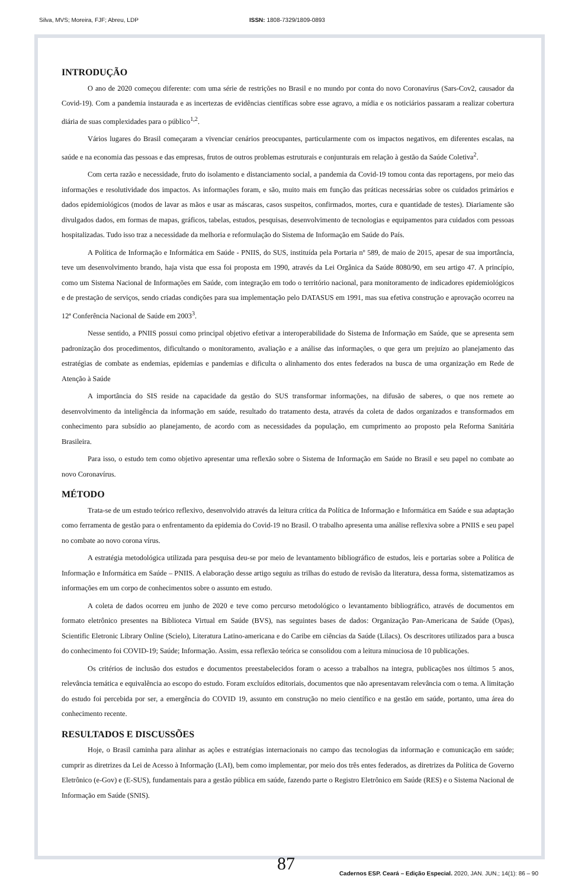Silva, MVS; Moreira, FJF; Abreu, LDP ISSN: 1808-7329/1809-0893
INTRODUÇÃO
O ano de 2020 começou diferente: com uma série de restrições no Brasil e no mundo por conta do novo Coronavírus (Sars-Cov2, causador da Covid-19). Com a pandemia instaurada e as incertezas de evidências científicas sobre esse agravo, a mídia e os noticiários passaram a realizar cobertura diária de suas complexidades para o público<sup>1,2</sup>.
Vários lugares do Brasil começaram a vivenciar cenários preocupantes, particularmente com os impactos negativos, em diferentes escalas, na saúde e na economia das pessoas e das empresas, frutos de outros problemas estruturais e conjunturais em relação à gestão da Saúde Coletiva<sup>2</sup>.
Com certa razão e necessidade, fruto do isolamento e distanciamento social, a pandemia da Covid-19 tomou conta das reportagens, por meio das informações e resolutividade dos impactos. As informações foram, e são, muito mais em função das práticas necessárias sobre os cuidados primários e dados epidemiológicos (modos de lavar as mãos e usar as máscaras, casos suspeitos, confirmados, mortes, cura e quantidade de testes). Diariamente são divulgados dados, em formas de mapas, gráficos, tabelas, estudos, pesquisas, desenvolvimento de tecnologias e equipamentos para cuidados com pessoas hospitalizadas. Tudo isso traz a necessidade da melhoria e reformulação do Sistema de Informação em Saúde do País.
A Política de Informação e Informática em Saúde - PNIIS, do SUS, instituída pela Portaria nº 589, de maio de 2015, apesar de sua importância, teve um desenvolvimento brando, haja vista que essa foi proposta em 1990, através da Lei Orgânica da Saúde 8080/90, em seu artigo 47. A princípio, como um Sistema Nacional de Informações em Saúde, com integração em todo o território nacional, para monitoramento de indicadores epidemiológicos e de prestação de serviços, sendo criadas condições para sua implementação pelo DATASUS em 1991, mas sua efetiva construção e aprovação ocorreu na 12ª Conferência Nacional de Saúde em 2003<sup>3</sup>.
Nesse sentido, a PNIIS possui como principal objetivo efetivar a interoperabilidade do Sistema de Informação em Saúde, que se apresenta sem padronização dos procedimentos, dificultando o monitoramento, avaliação e a análise das informações, o que gera um prejuízo ao planejamento das estratégias de combate as endemias, epidemias e pandemias e dificulta o alinhamento dos entes federados na busca de uma organização em Rede de Atenção à Saúde
A importância do SIS reside na capacidade da gestão do SUS transformar informações, na difusão de saberes, o que nos remete ao desenvolvimento da inteligência da informação em saúde, resultado do tratamento desta, através da coleta de dados organizados e transformados em conhecimento para subsídio ao planejamento, de acordo com as necessidades da população, em cumprimento ao proposto pela Reforma Sanitária Brasileira.
Para isso, o estudo tem como objetivo apresentar uma reflexão sobre o Sistema de Informação em Saúde no Brasil e seu papel no combate ao novo Coronavírus.
MÉTODO
Trata-se de um estudo teórico reflexivo, desenvolvido através da leitura crítica da Política de Informação e Informática em Saúde e sua adaptação como ferramenta de gestão para o enfrentamento da epidemia do Covid-19 no Brasil. O trabalho apresenta uma análise reflexiva sobre a PNIIS e seu papel no combate ao novo corona vírus.
A estratégia metodológica utilizada para pesquisa deu-se por meio de levantamento bibliográfico de estudos, leis e portarias sobre a Política de Informação e Informática em Saúde – PNIIS. A elaboração desse artigo seguiu as trilhas do estudo de revisão da literatura, dessa forma, sistematizamos as informações em um corpo de conhecimentos sobre o assunto em estudo.
A coleta de dados ocorreu em junho de 2020 e teve como percurso metodológico o levantamento bibliográfico, através de documentos em formato eletrônico presentes na Biblioteca Virtual em Saúde (BVS), nas seguintes bases de dados: Organização Pan-Americana de Saúde (Opas), Scientific Eletronic Library Online (Scielo), Literatura Latino-americana e do Caribe em ciências da Saúde (Lilacs). Os descritores utilizados para a busca do conhecimento foi COVID-19; Saúde; Informação. Assim, essa reflexão teórica se consolidou com a leitura minuciosa de 10 publicações.
Os critérios de inclusão dos estudos e documentos preestabelecidos foram o acesso a trabalhos na integra, publicações nos últimos 5 anos, relevância temática e equivalência ao escopo do estudo. Foram excluídos editoriais, documentos que não apresentavam relevância com o tema. A limitação do estudo foi percebida por ser, a emergência do COVID 19, assunto em construção no meio científico e na gestão em saúde, portanto, uma área do conhecimento recente.
RESULTADOS E DISCUSSÕES
Hoje, o Brasil caminha para alinhar as ações e estratégias internacionais no campo das tecnologias da informação e comunicação em saúde; cumprir as diretrizes da Lei de Acesso à Informação (LAI), bem como implementar, por meio dos três entes federados, as diretrizes da Política de Governo Eletrônico (e-Gov) e (E-SUS), fundamentais para a gestão pública em saúde, fazendo parte o Registro Eletrônico em Saúde (RES) e o Sistema Nacional de Informação em Saúde (SNIS).
87
Cadernos ESP. Ceará – Edição Especial. 2020, JAN. JUN.; 14(1): 86 – 90